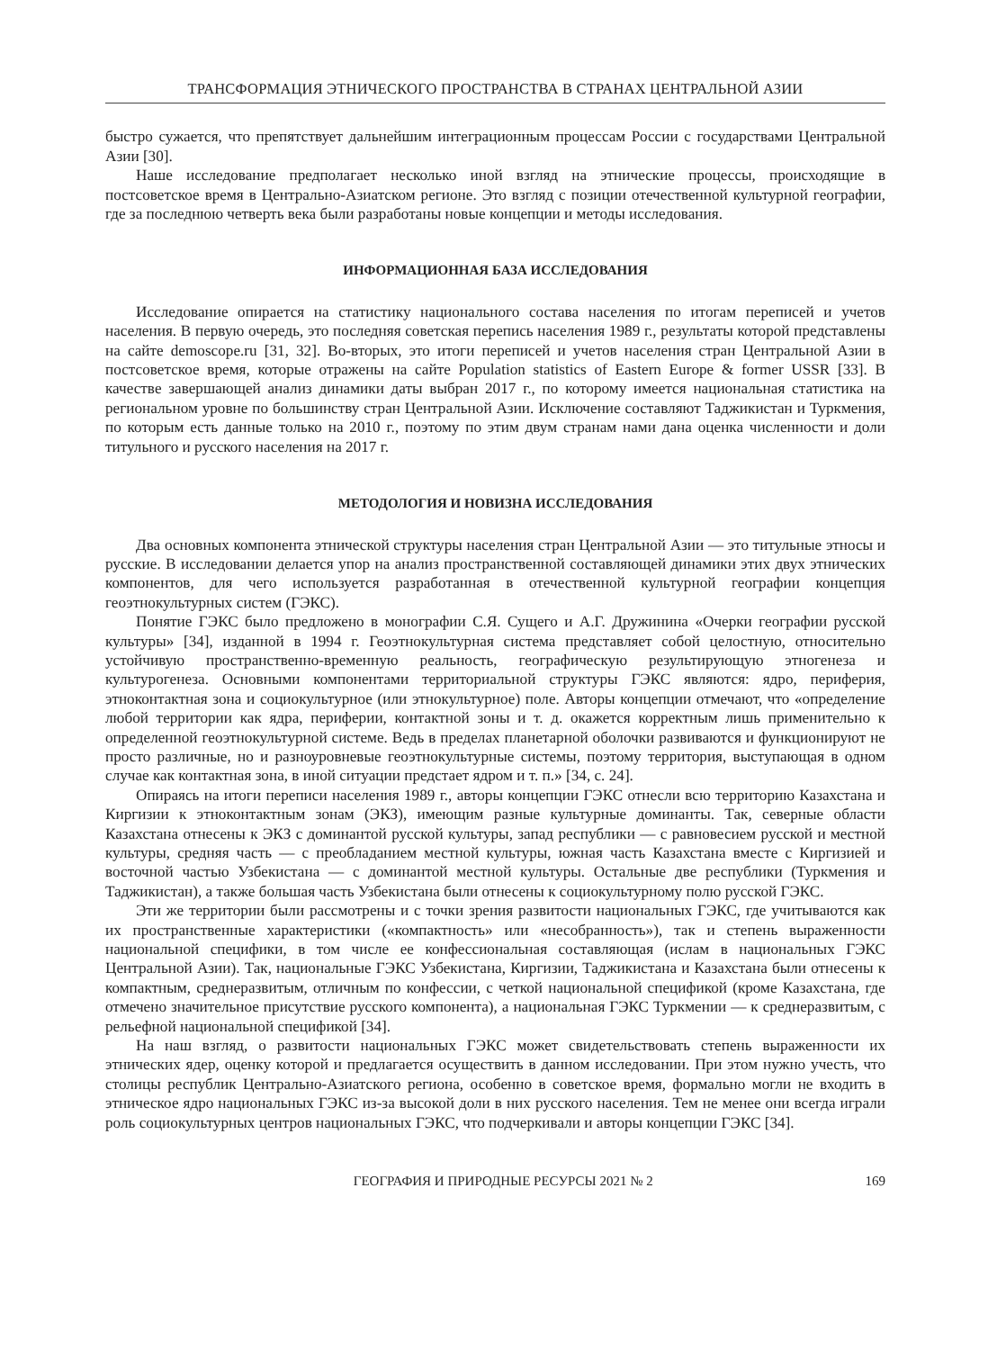ТРАНСФОРМАЦИЯ ЭТНИЧЕСКОГО ПРОСТРАНСТВА В СТРАНАХ ЦЕНТРАЛЬНОЙ АЗИИ
быстро сужается, что препятствует дальнейшим интеграционным процессам России с государствами Центральной Азии [30].
Наше исследование предполагает несколько иной взгляд на этнические процессы, происходящие в постсоветское время в Центрально-Азиатском регионе. Это взгляд с позиции отечественной культурной географии, где за последнюю четверть века были разработаны новые концепции и методы исследования.
ИНФОРМАЦИОННАЯ БАЗА ИССЛЕДОВАНИЯ
Исследование опирается на статистику национального состава населения по итогам переписей и учетов населения. В первую очередь, это последняя советская перепись населения 1989 г., результаты которой представлены на сайте demoscope.ru [31, 32]. Во-вторых, это итоги переписей и учетов населения стран Центральной Азии в постсоветское время, которые отражены на сайте Population statistics of Eastern Europe & former USSR [33]. В качестве завершающей анализ динамики даты выбран 2017 г., по которому имеется национальная статистика на региональном уровне по большинству стран Центральной Азии. Исключение составляют Таджикистан и Туркмения, по которым есть данные только на 2010 г., поэтому по этим двум странам нами дана оценка численности и доли титульного и русского населения на 2017 г.
МЕТОДОЛОГИЯ И НОВИЗНА ИССЛЕДОВАНИЯ
Два основных компонента этнической структуры населения стран Центральной Азии — это титульные этносы и русские. В исследовании делается упор на анализ пространственной составляющей динамики этих двух этнических компонентов, для чего используется разработанная в отечественной культурной географии концепция геоэтнокультурных систем (ГЭКС).
Понятие ГЭКС было предложено в монографии С.Я. Сущего и А.Г. Дружинина «Очерки географии русской культуры» [34], изданной в 1994 г. Геоэтнокультурная система представляет собой целостную, относительно устойчивую пространственно-временную реальность, географическую результирующую этногенеза и культурогенеза. Основными компонентами территориальной структуры ГЭКС являются: ядро, периферия, этноконтактная зона и социокультурное (или этнокультурное) поле. Авторы концепции отмечают, что «определение любой территории как ядра, периферии, контактной зоны и т. д. окажется корректным лишь применительно к определенной геоэтнокультурной системе. Ведь в пределах планетарной оболочки развиваются и функционируют не просто различные, но и разноуровневые геоэтнокультурные системы, поэтому территория, выступающая в одном случае как контактная зона, в иной ситуации предстает ядром и т. п.» [34, с. 24].
Опираясь на итоги переписи населения 1989 г., авторы концепции ГЭКС отнесли всю территорию Казахстана и Киргизии к этноконтактным зонам (ЭКЗ), имеющим разные культурные доминанты. Так, северные области Казахстана отнесены к ЭКЗ с доминантой русской культуры, запад республики — с равновесием русской и местной культуры, средняя часть — с преобладанием местной культуры, южная часть Казахстана вместе с Киргизией и восточной частью Узбекистана — с доминантой местной культуры. Остальные две республики (Туркмения и Таджикистан), а также большая часть Узбекистана были отнесены к социокультурному полю русской ГЭКС.
Эти же территории были рассмотрены и с точки зрения развитости национальных ГЭКС, где учитываются как их пространственные характеристики («компактность» или «несобранность»), так и степень выраженности национальной специфики, в том числе ее конфессиональная составляющая (ислам в национальных ГЭКС Центральной Азии). Так, национальные ГЭКС Узбекистана, Киргизии, Таджикистана и Казахстана были отнесены к компактным, среднеразвитым, отличным по конфессии, с четкой национальной спецификой (кроме Казахстана, где отмечено значительное присутствие русского компонента), а национальная ГЭКС Туркмении — к среднеразвитым, с рельефной национальной спецификой [34].
На наш взгляд, о развитости национальных ГЭКС может свидетельствовать степень выраженности их этнических ядер, оценку которой и предлагается осуществить в данном исследовании. При этом нужно учесть, что столицы республик Центрально-Азиатского региона, особенно в советское время, формально могли не входить в этническое ядро национальных ГЭКС из-за высокой доли в них русского населения. Тем не менее они всегда играли роль социокультурных центров национальных ГЭКС, что подчеркивали и авторы концепции ГЭКС [34].
ГЕОГРАФИЯ И ПРИРОДНЫЕ РЕСУРСЫ 2021 № 2 169